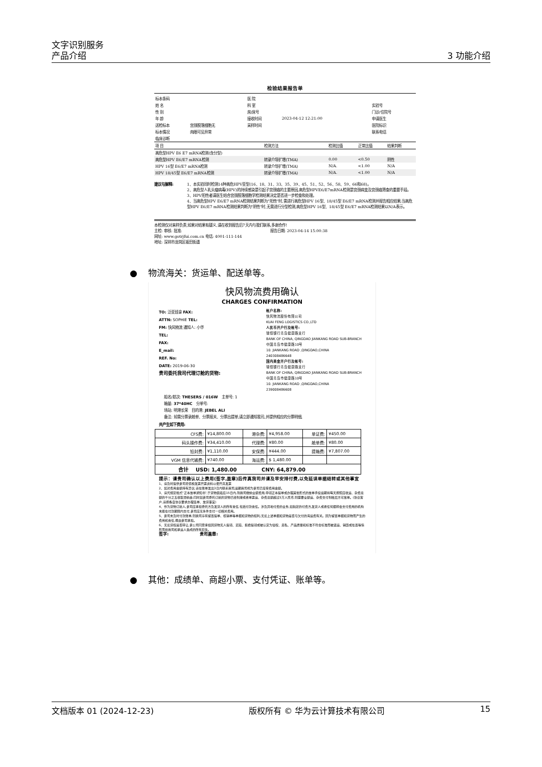文字识别服务
产品介绍 3 功能介绍
检验结果报告单
| 标本条码 | | 医 院 | | |
| 姓 名 | | 科 室 | | 实验号 |
| 性 别 | | 房/床号 | | 门诊/住院号 |
| 年 龄 | | 接收时间 | 2023-04-12 12:21:00 | 申请医生 |
| 送检标本 | 宫颈脱落细胞无 | 采样时间 | | 医院标识 |
| 标本情况 | 肉眼可见异常 | | | 联系电话 |
| 临床诊断 | | | | |
| 项 目 | 检测方法 | 检测比值 | 正常比值 | 结果判断 |
| --- | --- | --- | --- | --- |
| 高危型HPV E6 E7 mRNA检测(含分型) | | | | |
| 高危型HPV E6/E7 mRNA检测 | 转录介导扩增(TMA) | 0.00 | <0.50 | 阴性 |
| HPV 16型 E6/E7 mRNA检测 | 转录介导扩增(TMA) | N/A. | <1.00 | N/A |
| HPV 18/45型 E6/E7 mRNA检测 | 转录介导扩增(TMA) | N/A. | <1.00 | N/A |
建议与解释: 1、本实验同时检测14种高危HPV亚型(16、18、31、33、35、39、45、51、52、56、58、59、66和68)。
2、高危型人乳头瘤病毒(HPV)的持续感染是引起子宫颈癌的主要原因,高危型HPVE6/E7mRNA检测是宫颈病变及宫颈癌筛查的重要手段。
3、HPV阳性者请医生结合宫颈脱落细胞学检测结果决定是否进一步检查和处理。
4、当高危型HPV E6/E7 mRNA检测结果判断为"阳性"时,需进行高危型HPV 16型、18/45型 E6/E7 mRNA检测并报告相应结果;当高危型HPV E6/E7 mRNA检测结果判断为"阴性"时,无需进行分型检测,高危型HPV 16型、18/45型 E6/E7 mRNA检测结果以N/A表示。
本检测仅对来样负责,如果对结果有疑义,请在收到报告后7天内与我们联系,多谢合作!
主检: 审核: 批准: 报告日期: 2023-04-14 15:00:38
网址: www.gotrjfui.com.cn 电话: 4001-111-144
地址: 深圳市龙岗区坂田街道
● 物流海关：货运单、配送单等。
快风物流费用确认
CHARGES CONFIRMATION
TO: 泛亚班拿 FAX:
ATTN: SOPHIE TEL:
FM: 快风物流 通知人: 小华
TEL:
FAX:
E_mail:
REF. No:
DATE: 2019-06-30
贵司委托我司代理订舱的货物:
帐户名称:
快风物流股份有限公司
KUAI FENG LOGISTICS CO.,LTD
人民币开户行及帐号:
瑞恒银行青岛健康路支行
BANK OF CHINA, QINGDAO JIANKANG ROAD SUB-BRANCH
中国青岛市健康路10号
10. JIANKANG ROAD ,QINGDAO,CHINA
240308486648
国内美金开户行及帐号:
瑞恒银行青岛健康路支行
BANK OF CHINA, QINGDAO JIANKANG ROAD SUB-BRANCH
中国青岛市健康路10号
10. JIANKANG ROAD ,QINGDAO,CHINA
239008486608
船名/航次: THESERS / 016W 主单号: 1
箱量: 37*40HC 分单号:
场站: 明港长荣 目的港: JEBEL ALI
备注: 如需分票录舱单、分票报关、分票出提单,请立即通知我司,并提供相应的分票明细,
共产生如下费用:
| CFS费: | ¥14,800.00 | 港杂费: | ¥4,958.00 | 单证费: | ¥450.00 |
| 码头操作费: | ¥34,410.00 | 代理费: | ¥80.00 | 舱单费: | ¥80.00 |
| 铅封费: | ¥1,110.00 | 安保费: | ¥444.00 | 提箱费: | ¥7,807.00 |
| VGM 信息代输费: | ¥740.00 | 海运费: | $ 1,480.00 | | |
| 合计 USD: 1,480.00 CNY: 64,879.00 | | | | | |
提示：请贵司确认以上费用(签字,盖章)后传真我司并请及早安排付费,以免延误单据结转或其他事宜
1、请及时提供贵司增值税发票开票资料以便开具发票
2、如对费用金额持有异议,请在账单发出3日内联系我司,逾期我司视为贵司已接受费用金额。
3、请凭规定格式"正本放单通知书",于货物装船后15日内,到我司缴纳全额费用,申领正本提单或办理其他形式的放单手续逾期将每天按照应收运、杂费总额的千分之五收取滞纳金;同时如贵司委托订舱的货物已经到港或者单票运、杂费总额超过5万人民币,则需要全额运、杂费支付到帐后方可放单。(协议客户,请按各自协议要求办理签单、放货事宜)
4、作为货物订舱人,贵司应承担委托方及发货人的所有责任,包括付款责任。涉及异地付费的业务,如指定的付费方,发货人或者任何据称会支付费用的机构未能在付款期限内支付,贵司应无条件支付一切相关费用。
5、贵司未及时付款账单,则我司享有留置提单、核销单等单据和货物的权利,无论上述单据和货物是否与欠付的海运费有关。因为留置单据和货物而产生的费用和责任,概由贵司承担。
6、无论货权是否转让,贵公司同意承担因货物无人提领、迟延、拒绝提领或被认定为侵权、走私、产品质量和标准不符合标准而被退运、销毁或处置等情形而给我司和承运人造成的所有损失。
签字: 贵司盖章:
● 其他：成绩单、商超小票、支付凭证、账单等。
文档版本 01 (2024-12-23) 版权所有 © 华为云计算技术有限公司 15